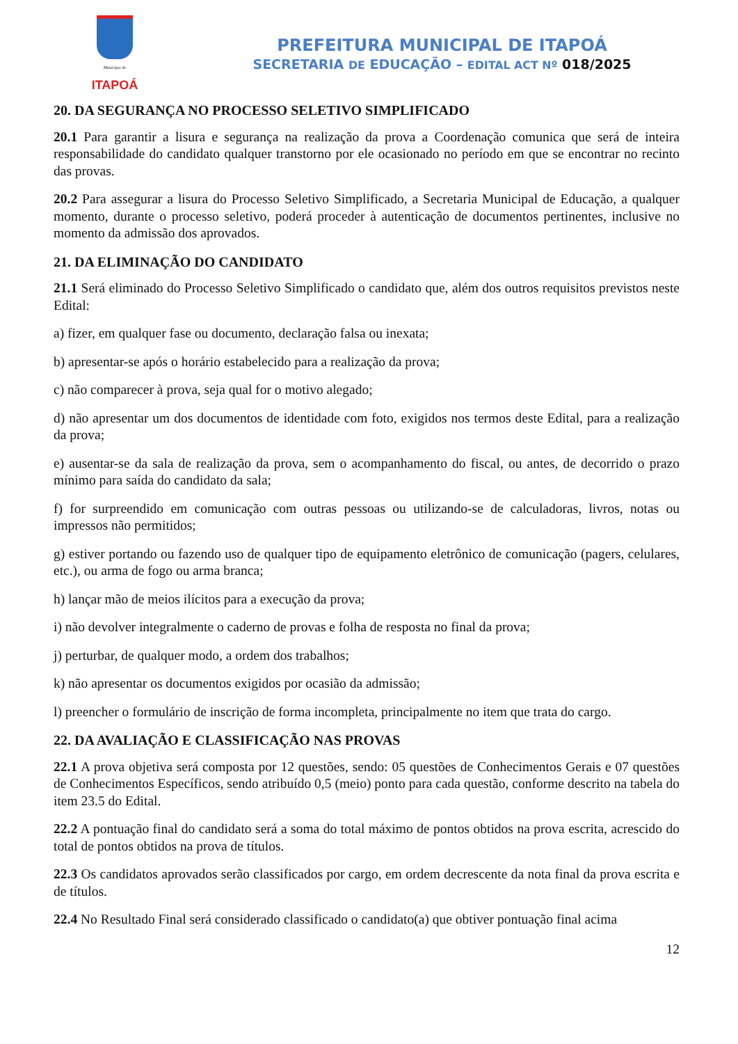Município de
ITAPOÁ
PREFEITURA MUNICIPAL DE ITAPOÁ
SECRETARIA DE EDUCAÇÃO – EDITAL ACT Nº 018/2025
20. DA SEGURANÇA NO PROCESSO SELETIVO SIMPLIFICADO
20.1 Para garantir a lisura e segurança na realização da prova a Coordenação comunica que será de inteira responsabilidade do candidato qualquer transtorno por ele ocasionado no período em que se encontrar no recinto das provas.
20.2 Para assegurar a lisura do Processo Seletivo Simplificado, a Secretaria Municipal de Educação, a qualquer momento, durante o processo seletivo, poderá proceder à autenticação de documentos pertinentes, inclusive no momento da admissão dos aprovados.
21. DA ELIMINAÇÃO DO CANDIDATO
21.1 Será eliminado do Processo Seletivo Simplificado o candidato que, além dos outros requisitos previstos neste Edital:
a) fizer, em qualquer fase ou documento, declaração falsa ou inexata;
b) apresentar-se após o horário estabelecido para a realização da prova;
c) não comparecer à prova, seja qual for o motivo alegado;
d) não apresentar um dos documentos de identidade com foto, exigidos nos termos deste Edital, para a realização da prova;
e) ausentar-se da sala de realização da prova, sem o acompanhamento do fiscal, ou antes, de decorrido o prazo mínimo para saída do candidato da sala;
f) for surpreendido em comunicação com outras pessoas ou utilizando-se de calculadoras, livros, notas ou impressos não permitidos;
g) estiver portando ou fazendo uso de qualquer tipo de equipamento eletrônico de comunicação (pagers, celulares, etc.), ou arma de fogo ou arma branca;
h) lançar mão de meios ilícitos para a execução da prova;
i) não devolver integralmente o caderno de provas e folha de resposta no final da prova;
j) perturbar, de qualquer modo, a ordem dos trabalhos;
k) não apresentar os documentos exigidos por ocasião da admissão;
l) preencher o formulário de inscrição de forma incompleta, principalmente no item que trata do cargo.
22. DA AVALIAÇÃO E CLASSIFICAÇÃO NAS PROVAS
22.1 A prova objetiva será composta por 12 questões, sendo: 05 questões de Conhecimentos Gerais e 07 questões de Conhecimentos Específicos, sendo atribuído 0,5 (meio) ponto para cada questão, conforme descrito na tabela do item 23.5 do Edital.
22.2 A pontuação final do candidato será a soma do total máximo de pontos obtidos na prova escrita, acrescido do total de pontos obtidos na prova de títulos.
22.3 Os candidatos aprovados serão classificados por cargo, em ordem decrescente da nota final da prova escrita e de títulos.
22.4 No Resultado Final será considerado classificado o candidato(a) que obtiver pontuação final acima
12